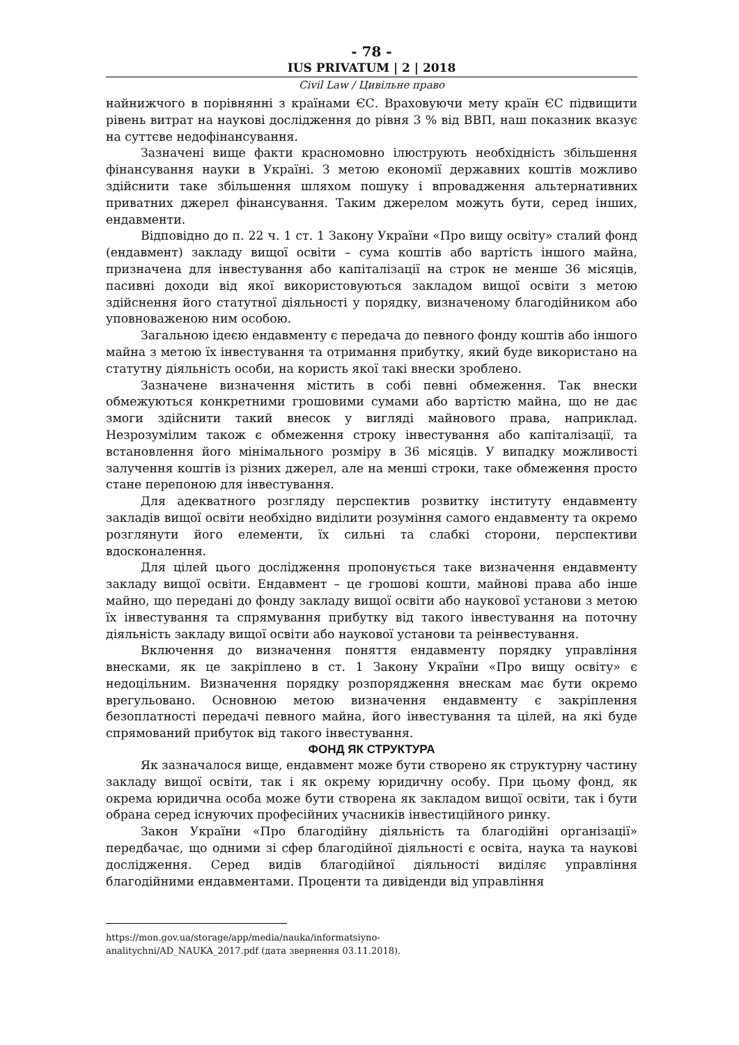- 78 -
IUS PRIVATUM | 2 | 2018
Civil Law / Цивільне право
найнижчого в порівнянні з країнами ЄС. Враховуючи мету країн ЄС підвищити рівень витрат на наукові дослідження до рівня 3 % від ВВП, наш показник вказує на суттєве недофінансування.
Зазначені вище факти красномовно ілюструють необхідність збільшення фінансування науки в Україні. З метою економії державних коштів можливо здійснити таке збільшення шляхом пошуку і впровадження альтернативних приватних джерел фінансування. Таким джерелом можуть бути, серед інших, ендавменти.
Відповідно до п. 22 ч. 1 ст. 1 Закону України «Про вищу освіту» сталий фонд (ендавмент) закладу вищої освіти – сума коштів або вартість іншого майна, призначена для інвестування або капіталізації на строк не менше 36 місяців, пасивні доходи від якої використовуються закладом вищої освіти з метою здійснення його статутної діяльності у порядку, визначеному благодійником або уповноваженою ним особою.
Загальною ідеєю ендавменту є передача до певного фонду коштів або іншого майна з метою їх інвестування та отримання прибутку, який буде використано на статутну діяльність особи, на користь якої такі внески зроблено.
Зазначене визначення містить в собі певні обмеження. Так внески обмежуються конкретними грошовими сумами або вартістю майна, що не дає змоги здійснити такий внесок у вигляді майнового права, наприклад. Незрозумілим також є обмеження строку інвестування або капіталізації, та встановлення його мінімального розміру в 36 місяців. У випадку можливості залучення коштів із різних джерел, але на менші строки, таке обмеження просто стане перепоною для інвестування.
Для адекватного розгляду перспектив розвитку інституту ендавменту закладів вищої освіти необхідно виділити розуміння самого ендавменту та окремо розглянути його елементи, їх сильні та слабкі сторони, перспективи вдосконалення.
Для цілей цього дослідження пропонується таке визначення ендавменту закладу вищої освіти. Ендавмент – це грошові кошти, майнові права або інше майно, що передані до фонду закладу вищої освіти або наукової установи з метою їх інвестування та спрямування прибутку від такого інвестування на поточну діяльність закладу вищої освіти або наукової установи та реінвестування.
Включення до визначення поняття ендавменту порядку управління внесками, як це закріплено в ст. 1 Закону України «Про вищу освіту» є недоцільним. Визначення порядку розпорядження внескам має бути окремо врегульовано. Основною метою визначення ендавменту є закріплення безоплатності передачі певного майна, його інвестування та цілей, на які буде спрямований прибуток від такого інвестування.
ФОНД ЯК СТРУКТУРА
Як зазначалося вище, ендавмент може бути створено як структурну частину закладу вищої освіти, так і як окрему юридичну особу. При цьому фонд, як окрема юридична особа може бути створена як закладом вищої освіти, так і бути обрана серед існуючих професійних учасників інвестиційного ринку.
Закон України «Про благодійну діяльність та благодійні організації» передбачає, що одними зі сфер благодійної діяльності є освіта, наука та наукові дослідження. Серед видів благодійної діяльності виділяє управління благодійними ендавментами. Проценти та дивіденди від управління
https://mon.gov.ua/storage/app/media/nauka/informatsiyno-
analitychni/AD_NAUKA_2017.pdf (дата звернення 03.11.2018).